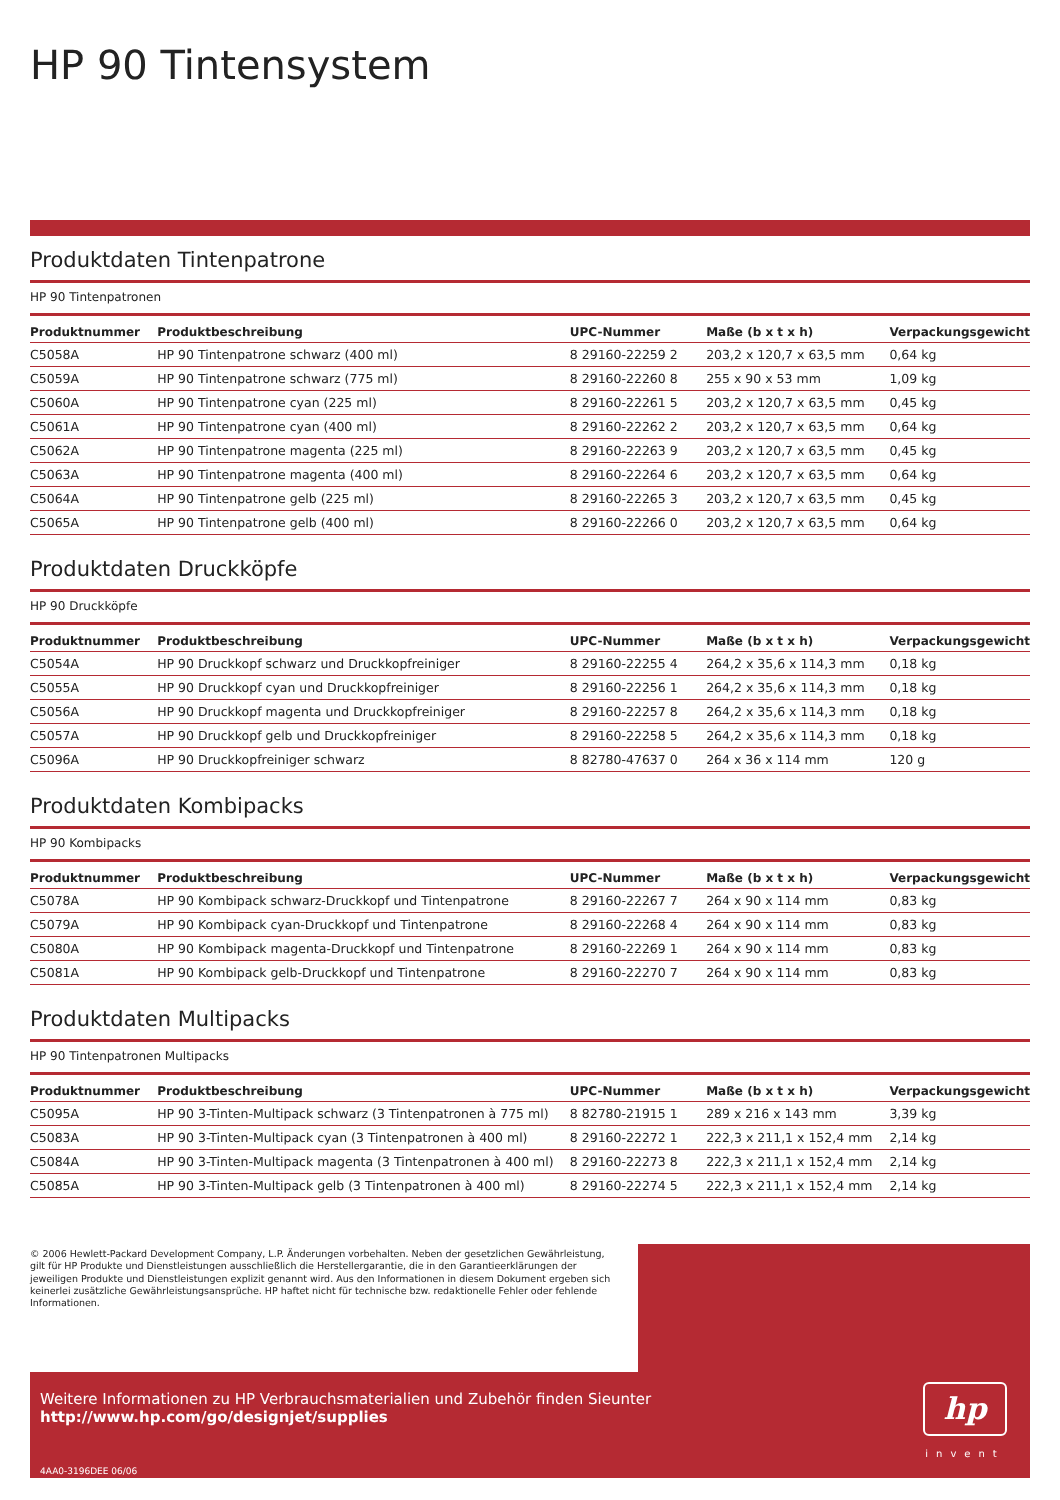HP 90 Tintensystem
Produktdaten Tintenpatrone
HP 90 Tintenpatronen
| Produktnummer | Produktbeschreibung | UPC-Nummer | Maße (b x t x h) | Verpackungsgewicht |
| --- | --- | --- | --- | --- |
| C5058A | HP 90 Tintenpatrone schwarz (400 ml) | 8 29160-22259 2 | 203,2 x 120,7 x 63,5 mm | 0,64 kg |
| C5059A | HP 90 Tintenpatrone schwarz (775 ml) | 8 29160-22260 8 | 255 x 90 x 53 mm | 1,09 kg |
| C5060A | HP 90 Tintenpatrone cyan (225 ml) | 8 29160-22261 5 | 203,2 x 120,7 x 63,5 mm | 0,45 kg |
| C5061A | HP 90 Tintenpatrone cyan (400 ml) | 8 29160-22262 2 | 203,2 x 120,7 x 63,5 mm | 0,64 kg |
| C5062A | HP 90 Tintenpatrone magenta (225 ml) | 8 29160-22263 9 | 203,2 x 120,7 x 63,5 mm | 0,45 kg |
| C5063A | HP 90 Tintenpatrone magenta (400 ml) | 8 29160-22264 6 | 203,2 x 120,7 x 63,5 mm | 0,64 kg |
| C5064A | HP 90 Tintenpatrone gelb (225 ml) | 8 29160-22265 3 | 203,2 x 120,7 x 63,5 mm | 0,45 kg |
| C5065A | HP 90 Tintenpatrone gelb (400 ml) | 8 29160-22266 0 | 203,2 x 120,7 x 63,5 mm | 0,64 kg |
Produktdaten Druckköpfe
HP 90 Druckköpfe
| Produktnummer | Produktbeschreibung | UPC-Nummer | Maße (b x t x h) | Verpackungsgewicht |
| --- | --- | --- | --- | --- |
| C5054A | HP 90 Druckkopf schwarz und Druckkopfreiniger | 8 29160-22255 4 | 264,2 x 35,6 x 114,3 mm | 0,18 kg |
| C5055A | HP 90 Druckkopf cyan und Druckkopfreiniger | 8 29160-22256 1 | 264,2 x 35,6 x 114,3 mm | 0,18 kg |
| C5056A | HP 90 Druckkopf magenta und Druckkopfreiniger | 8 29160-22257 8 | 264,2 x 35,6 x 114,3 mm | 0,18 kg |
| C5057A | HP 90 Druckkopf gelb und Druckkopfreiniger | 8 29160-22258 5 | 264,2 x 35,6 x 114,3 mm | 0,18 kg |
| C5096A | HP 90 Druckkopfreiniger schwarz | 8 82780-47637 0 | 264 x 36 x 114 mm | 120 g |
Produktdaten Kombipacks
HP 90 Kombipacks
| Produktnummer | Produktbeschreibung | UPC-Nummer | Maße (b x t x h) | Verpackungsgewicht |
| --- | --- | --- | --- | --- |
| C5078A | HP 90 Kombipack schwarz-Druckkopf und Tintenpatrone | 8 29160-22267 7 | 264 x 90 x 114 mm | 0,83 kg |
| C5079A | HP 90 Kombipack cyan-Druckkopf und Tintenpatrone | 8 29160-22268 4 | 264 x 90 x 114 mm | 0,83 kg |
| C5080A | HP 90 Kombipack magenta-Druckkopf und Tintenpatrone | 8 29160-22269 1 | 264 x 90 x 114 mm | 0,83 kg |
| C5081A | HP 90 Kombipack gelb-Druckkopf und Tintenpatrone | 8 29160-22270 7 | 264 x 90 x 114 mm | 0,83 kg |
Produktdaten Multipacks
HP 90 Tintenpatronen Multipacks
| Produktnummer | Produktbeschreibung | UPC-Nummer | Maße (b x t x h) | Verpackungsgewicht |
| --- | --- | --- | --- | --- |
| C5095A | HP 90 3-Tinten-Multipack schwarz (3 Tintenpatronen à 775 ml) | 8 82780-21915 1 | 289 x 216 x 143 mm | 3,39 kg |
| C5083A | HP 90 3-Tinten-Multipack cyan (3 Tintenpatronen à 400 ml) | 8 29160-22272 1 | 222,3 x 211,1 x 152,4 mm | 2,14 kg |
| C5084A | HP 90 3-Tinten-Multipack magenta (3 Tintenpatronen à 400 ml) | 8 29160-22273 8 | 222,3 x 211,1 x 152,4 mm | 2,14 kg |
| C5085A | HP 90 3-Tinten-Multipack gelb (3 Tintenpatronen à 400 ml) | 8 29160-22274 5 | 222,3 x 211,1 x 152,4 mm | 2,14 kg |
© 2006 Hewlett-Packard Development Company, L.P. Änderungen vorbehalten. Neben der gesetzlichen Gewährleistung, gilt für HP Produkte und Dienstleistungen ausschließlich die Herstellergarantie, die in den Garantieerklärungen der jeweiligen Produkte und Dienstleistungen explizit genannt wird. Aus den Informationen in diesem Dokument ergeben sich keinerlei zusätzliche Gewährleistungsansprüche. HP haftet nicht für technische bzw. redaktionelle Fehler oder fehlende Informationen.
Weitere Informationen zu HP Verbrauchsmaterialien und Zubehör finden Sieunter http://www.hp.com/go/designjet/supplies
4AA0-3196DEE 06/06
hp
invent